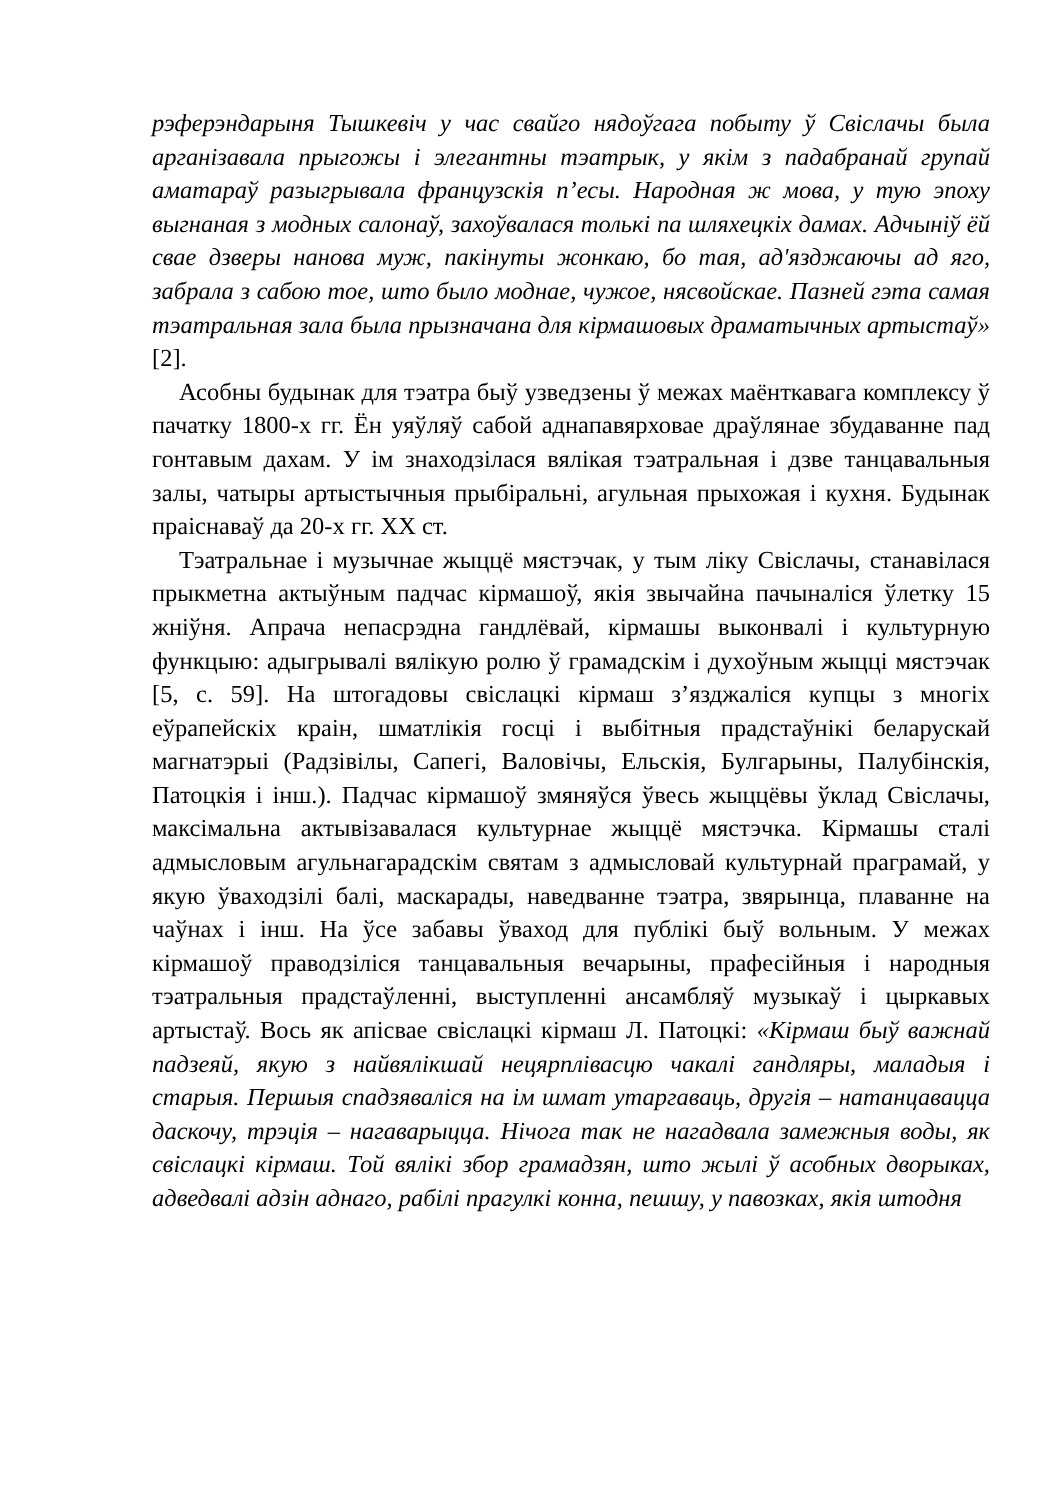рэферэндарыня Тышкевіч у час свайго нядоўгага побыту ў Свіслачы была арганізавала прыгожы і элегантны тэатрык, у якім з падабранай групай аматараў разыгрывала французскія п’есы. Народная ж мова, у тую эпоху выгнаная з модных салонаў, захоўвалася толькі па шляхецкіх дамах. Адчыніў ёй свае дзверы нанова муж, пакінуты жонкаю, бо тая, ад'язджаючы ад яго, забрала з сабою тое, што было моднае, чужое, нясвойскае. Пазней гэта самая тэатральная зала была прызначана для кірмашовых драматычных артыстаў» [2].
Асобны будынак для тэатра быў узведзены ў межах маёнткавага комплексу ў пачатку 1800-х гг. Ён уяўляў сабой аднапавярховае драўлянае збудаванне пад гонтавым дахам. У ім знаходзілася вялікая тэатральная і дзве танцавальныя залы, чатыры артыстычныя прыбіральні, агульная прыхожая і кухня. Будынак праіснаваў да 20-х гг. XX ст.
Тэатральнае і музычнае жыццё мястэчак, у тым ліку Свіслачы, станавілася прыкметна актыўным падчас кірмашоў, якія звычайна пачыналіся ўлетку 15 жніўня. Апрача непасрэдна гандлёвай, кірмашы выконвалі і культурную функцыю: адыгрывалі вялікую ролю ў грамадскім і духоўным жыцці мястэчак [5, с. 59]. На штогадовы свіслацкі кірмаш з’язджаліся купцы з многіх еўрапейскіх краін, шматлікія госці і выбітныя прадстаўнікі беларускай магнатэрыі (Радзівілы, Сапегі, Валовічы, Ельскія, Булгарыны, Палубінскія, Патоцкія і інш.). Падчас кірмашоў змяняўся ўвесь жыццёвы ўклад Свіслачы, максімальна актывізавалася культурнае жыццё мястэчка. Кірмашы сталі адмысловым агульнагарадскім святам з адмысловай культурнай праграмай, у якую ўваходзілі балі, маскарады, наведванне тэатра, звярынца, плаванне на чаўнах і інш. На ўсе забавы ўваход для публікі быў вольным. У межах кірмашоў праводзіліся танцавальныя вечарыны, прафесійныя і народныя тэатральныя прадстаўленні, выступленні ансамбляў музыкаў і цыркавых артыстаў. Вось як апісвае свіслацкі кірмаш Л. Патоцкі: «Кірмаш быў важнай падзеяй, якую з найвялікшай нецярплівасцю чакалі гандляры, маладыя і старыя. Першыя спадзяваліся на ім шмат утаргаваць, другія – натанцавацца даскочу, трэція – нагаварыцца. Нічога так не нагадвала замежныя воды, як свіслацкі кірмаш. Той вялікі збор грамадзян, што жылі ў асобных дворыках, адведвалі адзін аднаго, рабілі прагулкі конна, пешшу, у павозках, якія штодня